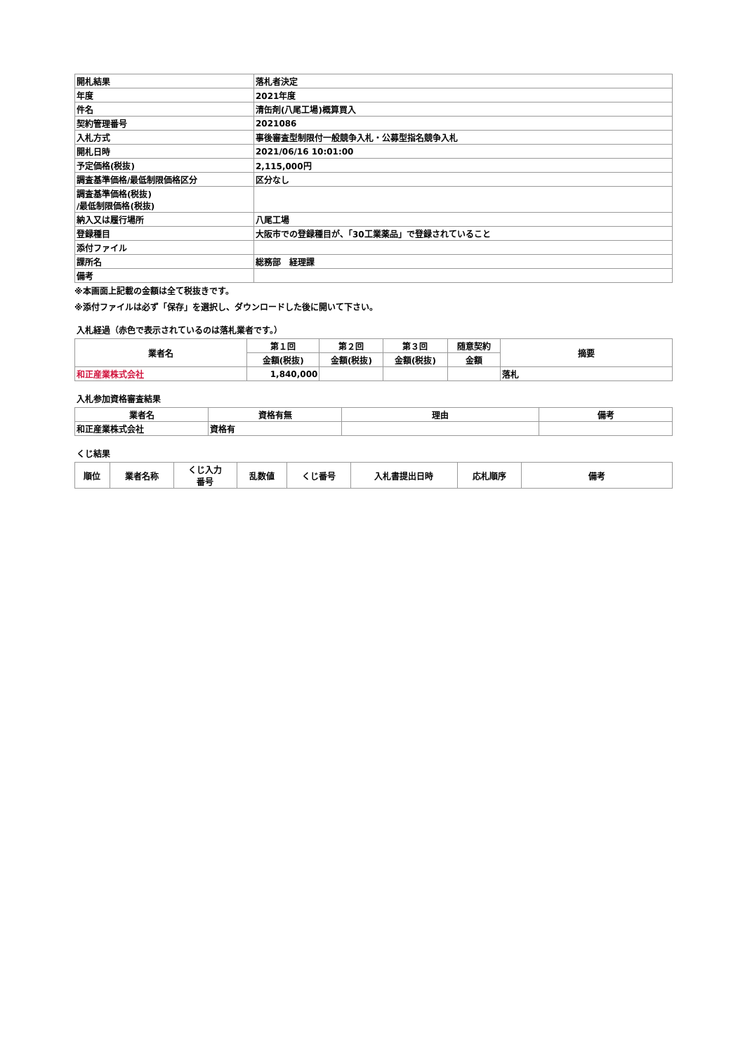| 開札結果 | 落札者決定 |
| 年度 | 2021年度 |
| 件名 | 清缶剤(八尾工場)概算買入 |
| 契約管理番号 | 2021086 |
| 入札方式 | 事後審査型制限付一般競争入札・公募型指名競争入札 |
| 開札日時 | 2021/06/16 10:01:00 |
| 予定価格(税抜) | 2,115,000円 |
| 調査基準価格/最低制限価格区分 | 区分なし |
| 調査基準価格(税抜) /最低制限価格(税抜) | |
| 納入又は履行場所 | 八尾工場 |
| 登録種目 | 大阪市での登録種目が、「30工業薬品」で登録されていること |
| 添付ファイル | |
| 課所名 | 総務部 経理課 |
| 備考 | |
※本画面上記載の金額は全て税抜きです。
※添付ファイルは必ず「保存」を選択し、ダウンロードした後に開いて下さい。
入札経過（赤色で表示されているのは落札業者です。）
| 業者名 | 第１回 | 第２回 | 第３回 | 随意契約 | 摘要 |
| --- | --- | --- | --- | --- | --- |
| | 金額(税抜) | 金額(税抜) | 金額(税抜) | 金額 | |
| 和正産業株式会社 | 1,840,000 | | | | 落札 |
入札参加資格審査結果
| 業者名 | 資格有無 | 理由 | 備考 |
| --- | --- | --- | --- |
| 和正産業株式会社 | 資格有 | | |
くじ結果
| 順位 | 業者名称 | くじ入力 番号 | 乱数値 | くじ番号 | 入札書提出日時 | 応札順序 | 備考 |
| --- | --- | --- | --- | --- | --- | --- | --- |